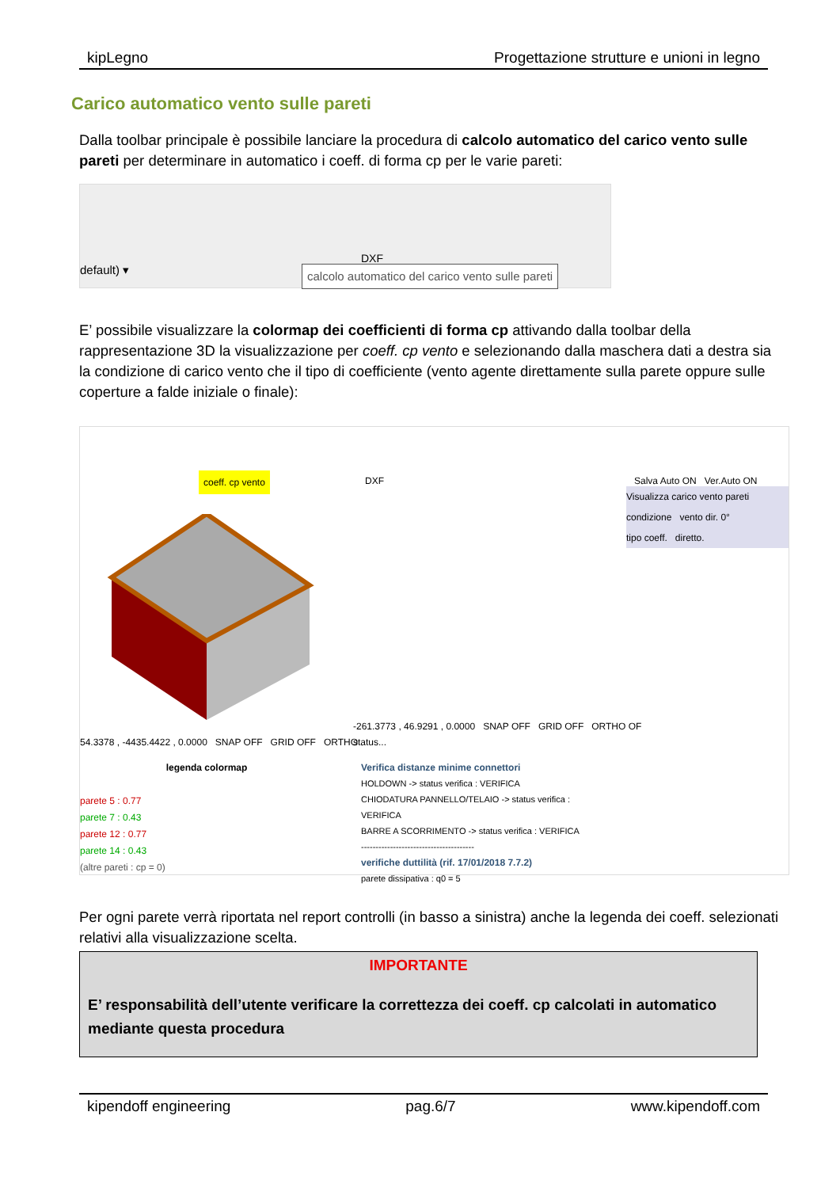kipLegno Progettazione strutture e unioni in legno
Carico automatico vento sulle pareti
Dalla toolbar principale è possibile lanciare la procedura di calcolo automatico del carico vento sulle pareti per determinare in automatico i coeff. di forma cp per le varie pareti:
default) ▾
calcolo automatico del carico vento sulle pareti
DXF
E’ possibile visualizzare la colormap dei coefficienti di forma cp attivando dalla toolbar della rappresentazione 3D la visualizzazione per coeff. cp vento e selezionando dalla maschera dati a destra sia la condizione di carico vento che il tipo di coefficiente (vento agente direttamente sulla parete oppure sulle coperture a falde iniziale o finale):
coeff. cp vento DXF Salva Auto ON Ver.Auto ON
Visualizza carico vento pareti
condizione vento dir. 0°
tipo coeff. diretto.
54.3378 , -4435.4422 , 0.0000 SNAP OFF GRID OFF ORTHO
-261.3773 , 46.9291 , 0.0000 SNAP OFF GRID OFF ORTHO OF
status...
legenda colormap
parete 5 : 0.77
parete 7 : 0.43
parete 12 : 0.77
parete 14 : 0.43
(altre pareti : cp = 0)
Verifica distanze minime connettori
HOLDOWN -> status verifica : VERIFICA
CHIODATURA PANNELLO/TELAIO -> status verifica : VERIFICA
BARRE A SCORRIMENTO -> status verifica : VERIFICA
---------------------------------------
verifiche duttilità (rif. 17/01/2018 7.7.2)
parete dissipativa : q0 = 5
Per ogni parete verrà riportata nel report controlli (in basso a sinistra) anche la legenda dei coeff. selezionati relativi alla visualizzazione scelta.
IMPORTANTE
E’ responsabilità dell’utente verificare la correttezza dei coeff. cp calcolati in automatico mediante questa procedura
kipendoff engineering pag.6/7 www.kipendoff.com